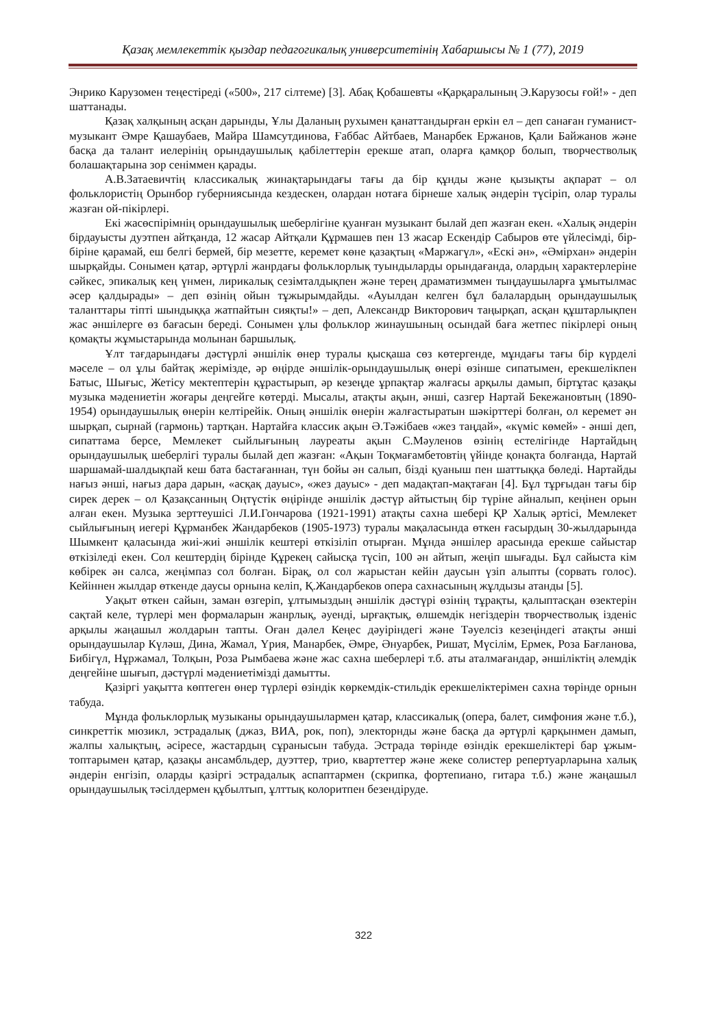Қазақ мемлекеттік қыздар педагогикалық университетінің Хабаршысы № 1 (77), 2019
Энрико Карузомен теңестіреді («500», 217 сілтеме) [3]. Абақ Қобашевты «Қарқаралының Э.Карузосы ғой!» - деп шаттанады.
Қазақ халқының асқан дарынды, Ұлы Даланың рухымен қанаттандырған еркін ел – деп санаған гуманист-музыкант Әмре Қашаубаев, Майра Шамсутдинова, Ғаббас Айтбаев, Манарбек Ержанов, Қали Байжанов және басқа да талант иелерінің орындаушылық қабілеттерін ерекше атап, оларға қамқор болып, творчестволық болашақтарына зор сеніммен қарады.
А.В.Затаевичтің классикалық жинақтарындағы тағы да бір құнды және қызықты ақпарат – ол фольклористің Орынбор губерниясында кездескен, олардан нотаға бірнеше халық әндерін түсіріп, олар туралы жазған ой-пікірлері.
Екі жасөспірімнің орындаушылық шеберлігіне қуанған музыкант былай деп жазған екен. «Халық әндерін бірдауысты дуэтпен айтқанда, 12 жасар Айтқали Құрмашев пен 13 жасар Ескендір Сабыров өте үйлесімді, бір-біріне қарамай, еш белгі бермей, бір мезетте, керемет көне қазақтың «Маржагүл», «Ескі ән», «Әмірхан» әндерін шырқайды. Сонымен қатар, әртүрлі жанрдағы фольклорлық туындыларды орындағанда, олардың характерлеріне сәйкес, эпикалық кең үнмен, лирикалық сезімталдықпен және терең драматизммен тыңдаушыларға ұмытылмас әсер қалдырады» – деп өзінің ойын тұжырымдайды. «Ауылдан келген бұл балалардың орындаушылық таланттары тіпті шындыққа жатпайтын сияқты!» – деп, Александр Викторович таңырқап, асқан құштарлықпен жас әншілерге өз бағасын береді. Сонымен ұлы фольклор жинаушының осындай баға жетпес пікірлері оның қомақты жұмыстарында молынан баршылық.
Ұлт тағдарындағы дәстүрлі әншілік өнер туралы қысқаша сөз көтергенде, мұндағы тағы бір күрделі мәселе – ол ұлы байтақ жерімізде, әр өңірде әншілік-орындаушылық өнері өзінше сипатымен, ерекшелікпен Батыс, Шығыс, Жетісу мектептерін құрастырып, әр кезеңде ұрпақтар жалғасы арқылы дамып, біртұтас қазақы музыка мәдениетін жоғары деңгейге көтерді. Мысалы, атақты ақын, әнші, сазгер Нартай Бекежановтың (1890-1954) орындаушылық өнерін келтірейік. Оның әншілік өнерін жалғастыратын шәкірттері болған, ол керемет ән шырқап, сырнай (гармонь) тартқан. Нартайға классик ақын Ә.Тәжібаев «жез таңдай», «күміс көмей» - әнші деп, сипаттама берсе, Мемлекет сыйлығының лауреаты ақын С.Мәуленов өзінің естелігінде Нартайдың орындаушылық шеберлігі туралы былай деп жазған: «Ақын Тоқмағамбетовтің үйінде қонақта болғанда, Нартай шаршамай-шалдықпай кеш бата бастағаннан, түн бойы ән салып, бізді қуаныш пен шаттыққа бөледі. Нартайды нағыз әнші, нағыз дара дарын, «асқақ дауыс», «жез дауыс» - деп мадақтап-мақтаған [4]. Бұл тұрғыдан тағы бір сирек дерек – ол Қазақсанның Оңтүстік өңірінде әншілік дәстүр айтыстың бір түріне айналып, кеңінен орын алған екен. Музыка зерттеушісі Л.И.Гончарова (1921-1991) атақты сахна шебері ҚР Халық әртісі, Мемлекет сыйлығының иегері Құрманбек Жандарбеков (1905-1973) туралы мақаласында өткен ғасырдың 30-жылдарында Шымкент қаласында жиі-жиі әншілік кештері өткізіліп отырған. Мұнда әншілер арасында ерекше сайыстар өткізіледі екен. Сол кештердің бірінде Құрекең сайысқа түсіп, 100 ән айтып, жеңіп шығады. Бұл сайыста кім көбірек ән салса, жеңімпаз сол болған. Бірақ, ол сол жарыстан кейін даусын үзіп алыпты (сорвать голос). Кейіннен жылдар өткенде даусы орнына келіп, Қ.Жандарбеков опера сахнасының жұлдызы атанды [5].
Уақыт өткен сайын, заман өзгеріп, ұлтымыздың әншілік дәстүрі өзінің тұрақты, қалыптасқан өзектерін сақтай келе, түрлері мен формаларын жанрлық, әуенді, ырғақтық, өлшемдік негіздерін творчестволық ізденіс арқылы жаңашыл жолдарын тапты. Оған дәлел Кеңес дәуіріндегі және Тәуелсіз кезеңіндегі атақты әнші орындаушылар Күләш, Дина, Жамал, Үрия, Манарбек, Әмре, Әнуарбек, Ришат, Мүсілім, Ермек, Роза Бағланова, Бибігүл, Нұржамал, Толқын, Роза Рымбаева және жас сахна шеберлері т.б. аты аталмағандар, әншіліктің әлемдік деңгейіне шығып, дәстүрлі мәдениетімізді дамытты.
Қазіргі уақытта көптеген өнер түрлері өзіндік көркемдік-стильдік ерекшеліктерімен сахна төрінде орнын табуда.
Мұнда фольклорлық музыканы орындаушылармен қатар, классикалық (опера, балет, симфония және т.б.), синкреттік мюзикл, эстрадалық (джаз, ВИА, рок, поп), электорнды және басқа да әртүрлі қарқынмен дамып, жалпы халықтың, әсіресе, жастардың сұранысын табуда. Эстрада төрінде өзіндік ерекшеліктері бар ұжым-топтарымен қатар, қазақы ансамбльдер, дуэттер, трио, квартеттер және жеке солистер репертуарларына халық әндерін енгізіп, оларды қазіргі эстрадалық аспаптармен (скрипка, фортепиано, гитара т.б.) және жаңашыл орындаушылық тәсілдермен құбылтып, ұлттық колоритпен безендіруде.
322